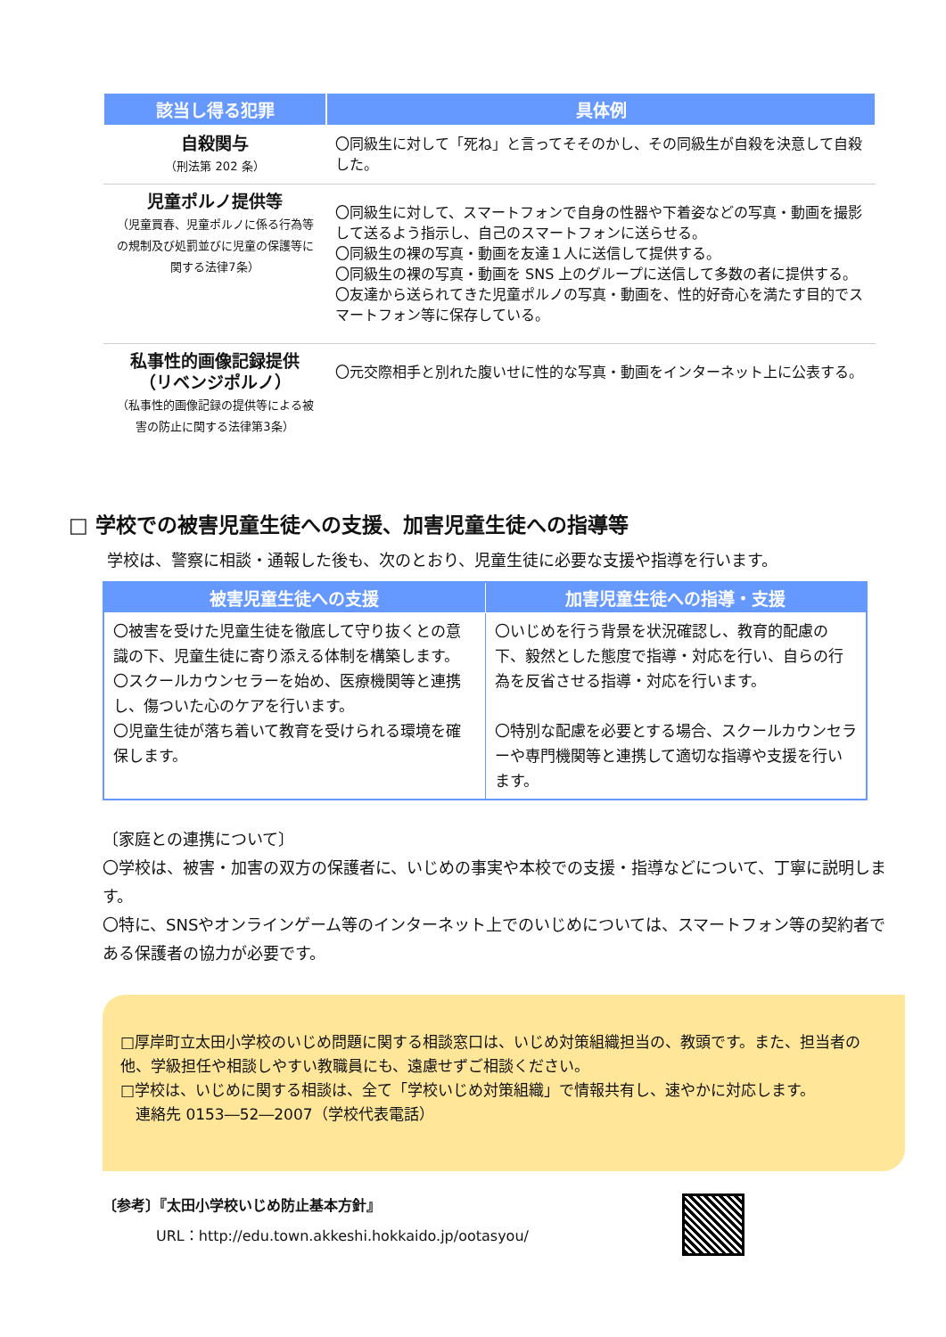| 該当し得る犯罪 | 具体例 |
| --- | --- |
| 自殺関与 （刑法第 202 条） | 〇同級生に対して「死ね」と言ってそそのかし、その同級生が自殺を決意して自殺した。 |
| 児童ポルノ提供等 （児童買春、児童ポルノに係る行為等の規制及び処罰並びに児童の保護等に関する法律7条） | 〇同級生に対して、スマートフォンで自身の性器や下着姿などの写真・動画を撮影して送るよう指示し、自己のスマートフォンに送らせる。 〇同級生の裸の写真・動画を友達１人に送信して提供する。 〇同級生の裸の写真・動画を SNS 上のグループに送信して多数の者に提供する。 〇友達から送られてきた児童ポルノの写真・動画を、性的好奇心を満たす目的でスマートフォン等に保存している。 |
| 私事性的画像記録提供 （リベンジポルノ） （私事性的画像記録の提供等による被害の防止に関する法律第3条） | 〇元交際相手と別れた腹いせに性的な写真・動画をインターネット上に公表する。 |
□ 学校での被害児童生徒への支援、加害児童生徒への指導等
学校は、警察に相談・通報した後も、次のとおり、児童生徒に必要な支援や指導を行います。
| 被害児童生徒への支援 | 加害児童生徒への指導・支援 |
| --- | --- |
| 〇被害を受けた児童生徒を徹底して守り抜くとの意識の下、児童生徒に寄り添える体制を構築します。 〇スクールカウンセラーを始め、医療機関等と連携し、傷ついた心のケアを行います。 〇児童生徒が落ち着いて教育を受けられる環境を確保します。 | 〇いじめを行う背景を状況確認し、教育的配慮の下、毅然とした態度で指導・対応を行い、自らの行為を反省させる指導・対応を行います。 〇特別な配慮を必要とする場合、スクールカウンセラーや専門機関等と連携して適切な指導や支援を行います。 |
〔家庭との連携について〕
〇学校は、被害・加害の双方の保護者に、いじめの事実や本校での支援・指導などについて、丁寧に説明します。
〇特に、SNSやオンラインゲーム等のインターネット上でのいじめについては、スマートフォン等の契約者である保護者の協力が必要です。
□厚岸町立太田小学校のいじめ問題に関する相談窓口は、いじめ対策組織担当の、教頭です。また、担当者の他、学級担任や相談しやすい教職員にも、遠慮せずご相談ください。
□学校は、いじめに関する相談は、全て「学校いじめ対策組織」で情報共有し、速やかに対応します。
　連絡先 0153―52―2007（学校代表電話）
〔参考〕『太田小学校いじめ防止基本方針』
URL：http://edu.town.akkeshi.hokkaido.jp/ootasyou/